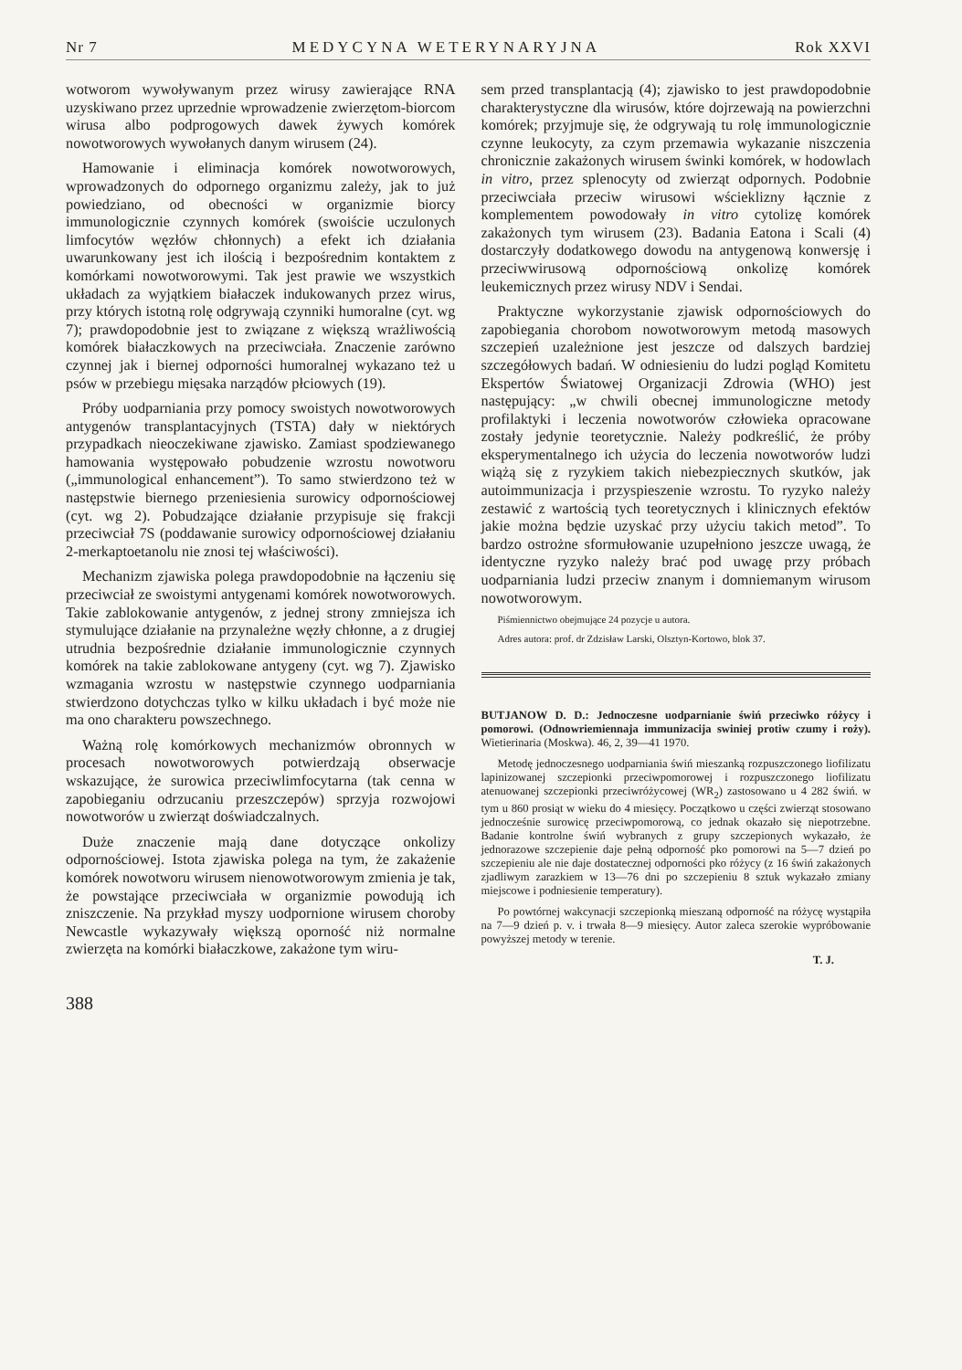Nr 7 MEDYCYNA WETERYNARYJNA Rok XXVI
wotworom wywoływanym przez wirusy zawierające RNA uzyskiwano przez uprzednie wprowadzenie zwierzętom-biorcom wirusa albo podprogowych dawek żywych komórek nowotworowych wywołanych danym wirusem (24).
Hamowanie i eliminacja komórek nowotworowych, wprowadzonych do odpornego organizmu zależy, jak to już powiedziano, od obecności w organizmie biorcy immunologicznie czynnych komórek (swoiście uczulonych limfocytów węzłów chłonnych) a efekt ich działania uwarunkowany jest ich ilością i bezpośrednim kontaktem z komórkami nowotworowymi. Tak jest prawie we wszystkich układach za wyjątkiem białaczek indukowanych przez wirus, przy których istotną rolę odgrywają czynniki humoralne (cyt. wg 7); prawdopodobnie jest to związane z większą wrażliwością komórek białaczkowych na przeciwciała. Znaczenie zarówno czynnej jak i biernej odporności humoralnej wykazano też u psów w przebiegu mięsaka narządów płciowych (19).
Próby uodparniania przy pomocy swoistych nowotworowych antygenów transplantacyjnych (TSTA) dały w niektórych przypadkach nieoczekiwane zjawisko. Zamiast spodziewanego hamowania występowało pobudzenie wzrostu nowotworu („immunological enhancement”). To samo stwierdzono też w następstwie biernego przeniesienia surowicy odpornościowej (cyt. wg 2). Pobudzające działanie przypisuje się frakcji przeciwciał 7S (poddawanie surowicy odpornościowej działaniu 2-merkaptoetanolu nie znosi tej właściwości).
Mechanizm zjawiska polega prawdopodobnie na łączeniu się przeciwciał ze swoistymi antygenami komórek nowotworowych. Takie zablokowanie antygenów, z jednej strony zmniejsza ich stymulujące działanie na przynależne węzły chłonne, a z drugiej utrudnia bezpośrednie działanie immunologicznie czynnych komórek na takie zablokowane antygeny (cyt. wg 7). Zjawisko wzmagania wzrostu w następstwie czynnego uodparniania stwierdzono dotychczas tylko w kilku układach i być może nie ma ono charakteru powszechnego.
Ważną rolę komórkowych mechanizmów obronnych w procesach nowotworowych potwierdzają obserwacje wskazujące, że surowica przeciwlimfocytarna (tak cenna w zapobieganiu odrzucaniu przeszczepów) sprzyja rozwojowi nowotworów u zwierząt doświadczalnych.
Duże znaczenie mają dane dotyczące onkolizy odpornościowej. Istota zjawiska polega na tym, że zakażenie komórek nowotworu wirusem nienowotworowym zmienia je tak, że powstające przeciwciała w organizmie powodują ich zniszczenie. Na przykład myszy uodpornione wirusem choroby Newcastle wykazywały większą oporność niż normalne zwierzęta na komórki białaczkowe, zakażone tym wiru-
388
sem przed transplantacją (4); zjawisko to jest prawdopodobnie charakterystyczne dla wirusów, które dojrzewają na powierzchni komórek; przyjmuje się, że odgrywają tu rolę immunologicznie czynne leukocyty, za czym przemawia wykazanie niszczenia chronicznie zakażonych wirusem świnki komórek, w hodowlach in vitro, przez splenocyty od zwierząt odpornych. Podobnie przeciwciała przeciw wirusowi wścieklizny łącznie z komplementem powodowały in vitro cytolizę komórek zakażonych tym wirusem (23). Badania Eatona i Scali (4) dostarczyły dodatkowego dowodu na antygenową konwersję i przeciwwirusową odpornościową onkolizę komórek leukemicznych przez wirusy NDV i Sendai.
Praktyczne wykorzystanie zjawisk odpornościowych do zapobiegania chorobom nowotworowym metodą masowych szczepień uzależnione jest jeszcze od dalszych bardziej szczegółowych badań. W odniesieniu do ludzi pogląd Komitetu Ekspertów Światowej Organizacji Zdrowia (WHO) jest następujący: „w chwili obecnej immunologiczne metody profilaktyki i leczenia nowotworów człowieka opracowane zostały jedynie teoretycznie. Należy podkreślić, że próby eksperymentalnego ich użycia do leczenia nowotworów ludzi wiążą się z ryzykiem takich niebezpiecznych skutków, jak autoimmunizacja i przyspieszenie wzrostu. To ryzyko należy zestawić z wartością tych teoretycznych i klinicznych efektów jakie można będzie uzyskać przy użyciu takich metod”. To bardzo ostrożne sformułowanie uzupełniono jeszcze uwagą, że identyczne ryzyko należy brać pod uwagę przy próbach uodparniania ludzi przeciw znanym i domniemanym wirusom nowotworowym.
Piśmiennictwo obejmujące 24 pozycje u autora.
Adres autora: prof. dr Zdzisław Larski, Olsztyn-Kortowo, blok 37.
BUTJANOW D. D.: Jednoczesne uodparnianie świń przeciwko różycy i pomorowi. (Odnowriemiennaja immunizacija swiniej protiw czumy i roży). Wietierinaria (Moskwa). 46, 2, 39—41 1970.
Metodę jednoczesnego uodparniania świń mieszanką rozpuszczonego liofilizatu lapinizowanej szczepionki przeciwpomorowej i rozpuszczonego liofilizatu atenuowanej szczepionki przeciwróżycowej (WR<sub>2</sub>) zastosowano u 4 282 świń. w tym u 860 prosiąt w wieku do 4 miesięcy. Początkowo u części zwierząt stosowano jednocześnie surowicę przeciwpomorową, co jednak okazało się niepotrzebne. Badanie kontrolne świń wybranych z grupy szczepionych wykazało, że jednorazowe szczepienie daje pełną odporność pko pomorowi na 5—7 dzień po szczepieniu ale nie daje dostatecznej odporności pko różycy (z 16 świń zakażonych zjadliwym zarazkiem w 13—76 dni po szczepieniu 8 sztuk wykazało zmiany miejscowe i podniesienie temperatury).
Po powtórnej wakcynacji szczepionką mieszaną odporność na różycę wystąpiła na 7—9 dzień p. v. i trwała 8—9 miesięcy. Autor zaleca szerokie wypróbowanie powyższej metody w terenie.
T. J.